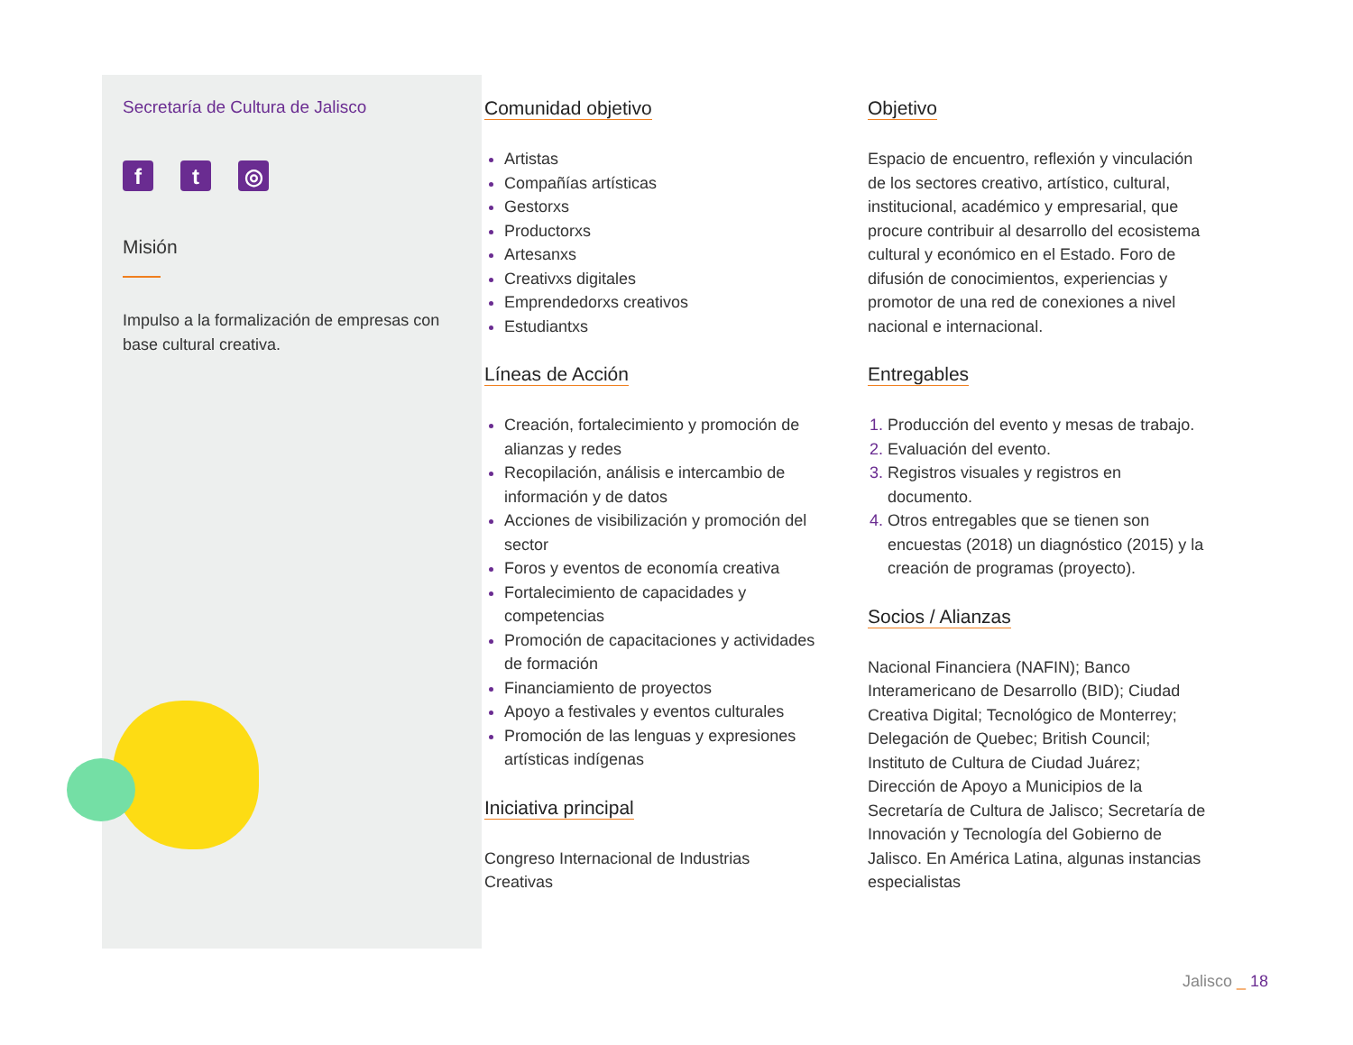Secretaría de Cultura de Jalisco
ft ◎
Misión
Impulso a la formalización de empresas con base cultural creativa.
Comunidad objetivo
Artistas
Compañías artísticas
Gestorxs
Productorxs
Artesanxs
Creativxs digitales
Emprendedorxs creativos
Estudiantxs
Líneas de Acción
Creación, fortalecimiento y promoción de alianzas y redes
Recopilación, análisis e intercambio de información y de datos
Acciones de visibilización y promoción del sector
Foros y eventos de economía creativa
Fortalecimiento de capacidades y competencias
Promoción de capacitaciones y actividades de formación
Financiamiento de proyectos
Apoyo a festivales y eventos culturales
Promoción de las lenguas y expresiones artísticas indígenas
Iniciativa principal
Congreso Internacional de Industrias Creativas
Objetivo
Espacio de encuentro, reflexión y vinculación de los sectores creativo, artístico, cultural, institucional, académico y empresarial, que procure contribuir al desarrollo del ecosistema cultural y económico en el Estado. Foro de difusión de conocimientos, experiencias y promotor de una red de conexiones a nivel nacional e internacional.
Entregables
Producción del evento y mesas de trabajo.
Evaluación del evento.
Registros visuales y registros en documento.
Otros entregables que se tienen son encuestas (2018) un diagnóstico (2015) y la creación de programas (proyecto).
Socios / Alianzas
Nacional Financiera (NAFIN); Banco Interamericano de Desarrollo (BID); Ciudad Creativa Digital; Tecnológico de Monterrey; Delegación de Quebec; British Council; Instituto de Cultura de Ciudad Juárez; Dirección de Apoyo a Municipios de la Secretaría de Cultura de Jalisco; Secretaría de Innovación y Tecnología del Gobierno de Jalisco. En América Latina, algunas instancias especialistas
Jalisco _ 18